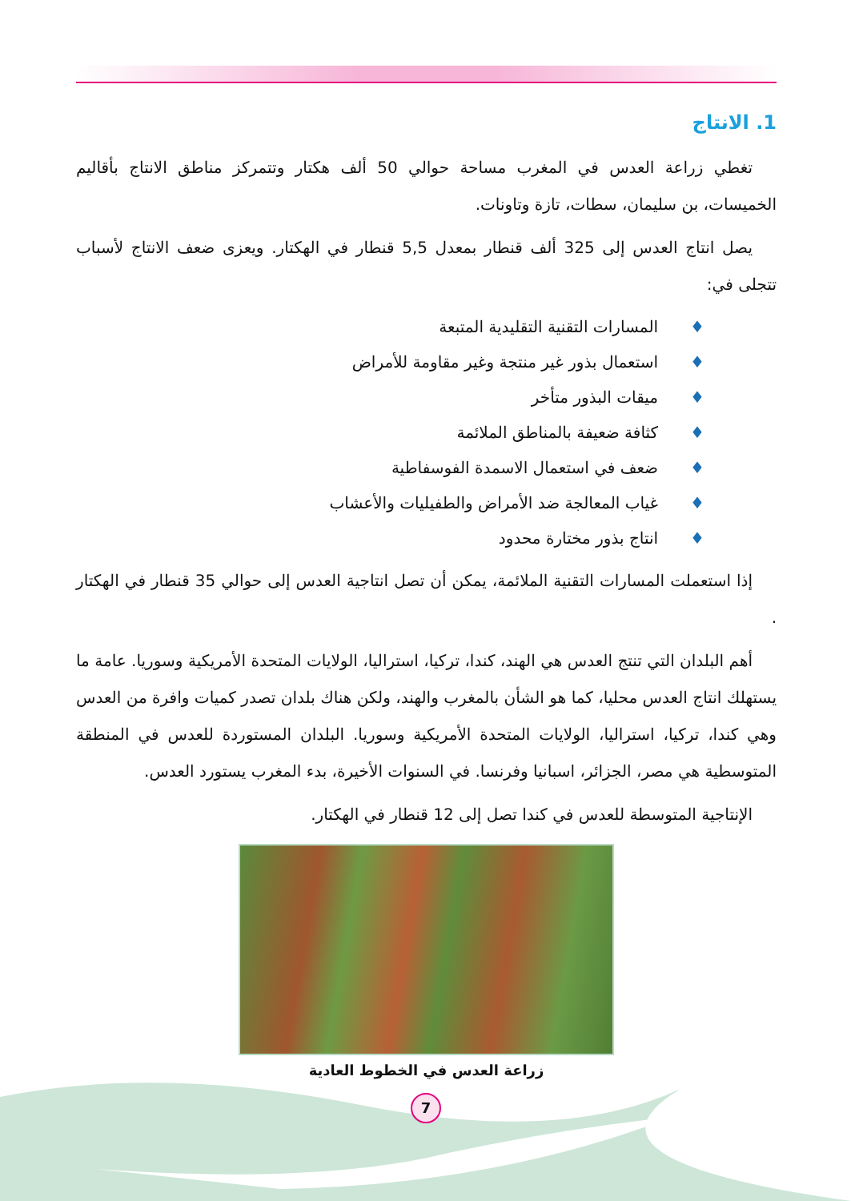1. الانتاج
تغطي زراعة العدس في المغرب مساحة حوالي 50 ألف هكتار وتتمركز مناطق الانتاج بأقاليم الخميسات، بن سليمان، سطات، تازة وتاونات.
يصل انتاج العدس إلى 325 ألف قنطار بمعدل 5,5 قنطار في الهكتار. ويعزى ضعف الانتاج لأسباب تتجلى في:
♦المسارات التقنية التقليدية المتبعة
♦استعمال بذور غير منتجة وغير مقاومة للأمراض
♦ميقات البذور متأخر
♦كثافة ضعيفة بالمناطق الملائمة
♦ضعف في استعمال الاسمدة الفوسفاطية
♦غياب المعالجة ضد الأمراض والطفيليات والأعشاب
♦انتاج بذور مختارة محدود
إذا استعملت المسارات التقنية الملائمة، يمكن أن تصل انتاجية العدس إلى حوالي 35 قنطار في الهكتار .
أهم البلدان التي تنتج العدس هي الهند، كندا، تركيا، استراليا، الولايات المتحدة الأمريكية وسوريا. عامة ما يستهلك انتاج العدس محليا، كما هو الشأن بالمغرب والهند، ولكن هناك بلدان تصدر كميات وافرة من العدس وهي كندا، تركيا، استراليا، الولايات المتحدة الأمريكية وسوريا. البلدان المستوردة للعدس في المنطقة المتوسطية هي مصر، الجزائر، اسبانيا وفرنسا. في السنوات الأخيرة، بدء المغرب يستورد العدس.
الإنتاجية المتوسطة للعدس في كندا تصل إلى 12 قنطار في الهكتار.
زراعة العدس في الخطوط العادية
7